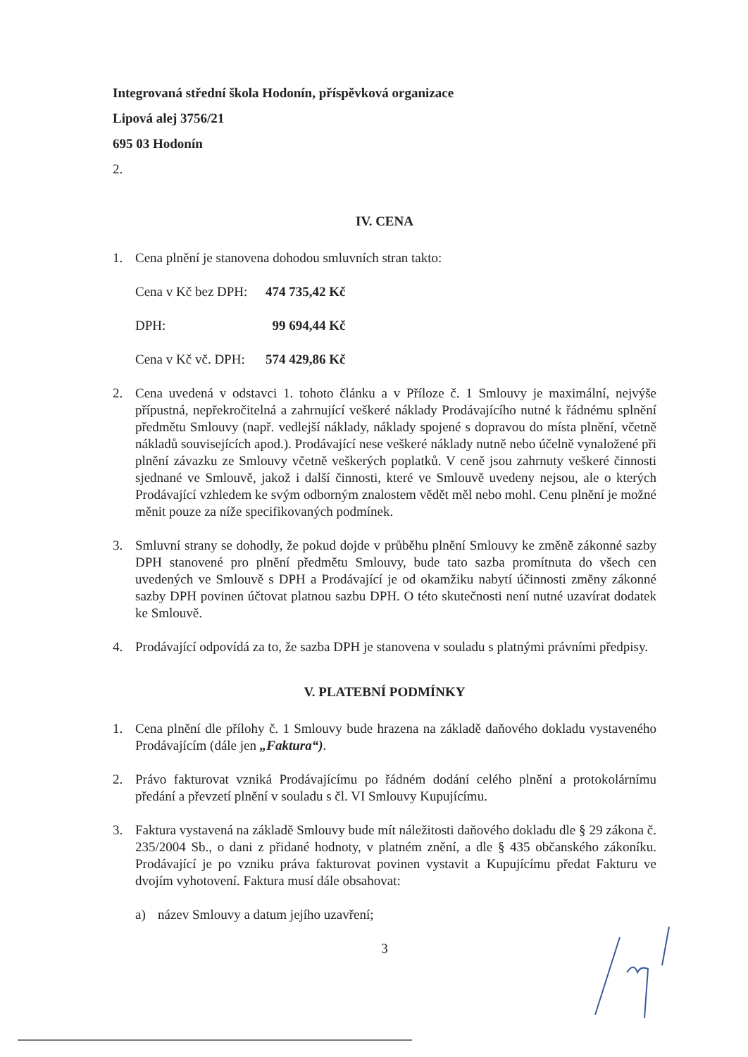Integrovaná střední škola Hodonín, příspěvková organizace
Lipová alej 3756/21
695 03 Hodonín
2.
IV. CENA
1. Cena plnění je stanovena dohodou smluvních stran takto:
Cena v Kč bez DPH: 474 735,42 Kč
DPH: 99 694,44 Kč
Cena v Kč vč. DPH: 574 429,86 Kč
2. Cena uvedená v odstavci 1. tohoto článku a v Příloze č. 1 Smlouvy je maximální, nejvýše přípustná, nepřekročitelná a zahrnující veškeré náklady Prodávajícího nutné k řádnému splnění předmětu Smlouvy (např. vedlejší náklady, náklady spojené s dopravou do místa plnění, včetně nákladů souvisejících apod.). Prodávající nese veškeré náklady nutně nebo účelně vynaložené při plnění závazku ze Smlouvy včetně veškerých poplatků. V ceně jsou zahrnuty veškeré činnosti sjednané ve Smlouvě, jakož i další činnosti, které ve Smlouvě uvedeny nejsou, ale o kterých Prodávající vzhledem ke svým odborným znalostem vědět měl nebo mohl. Cenu plnění je možné měnit pouze za níže specifikovaných podmínek.
3. Smluvní strany se dohodly, že pokud dojde v průběhu plnění Smlouvy ke změně zákonné sazby DPH stanovené pro plnění předmětu Smlouvy, bude tato sazba promítnuta do všech cen uvedených ve Smlouvě s DPH a Prodávající je od okamžiku nabytí účinnosti změny zákonné sazby DPH povinen účtovat platnou sazbu DPH. O této skutečnosti není nutné uzavírat dodatek ke Smlouvě.
4. Prodávající odpovídá za to, že sazba DPH je stanovena v souladu s platnými právními předpisy.
V. PLATEBNÍ PODMÍNKY
1. Cena plnění dle přílohy č. 1 Smlouvy bude hrazena na základě daňového dokladu vystaveného Prodávajícím (dále jen „Faktura“).
2. Právo fakturovat vzniká Prodávajícímu po řádném dodání celého plnění a protokolárnímu předání a převzetí plnění v souladu s čl. VI Smlouvy Kupujícímu.
3. Faktura vystavená na základě Smlouvy bude mít náležitosti daňového dokladu dle § 29 zákona č. 235/2004 Sb., o dani z přidané hodnoty, v platném znění, a dle § 435 občanského zákoníku. Prodávající je po vzniku práva fakturovat povinen vystavit a Kupujícímu předat Fakturu ve dvojím vyhotovení. Faktura musí dále obsahovat:
a) název Smlouvy a datum jejího uzavření;
3